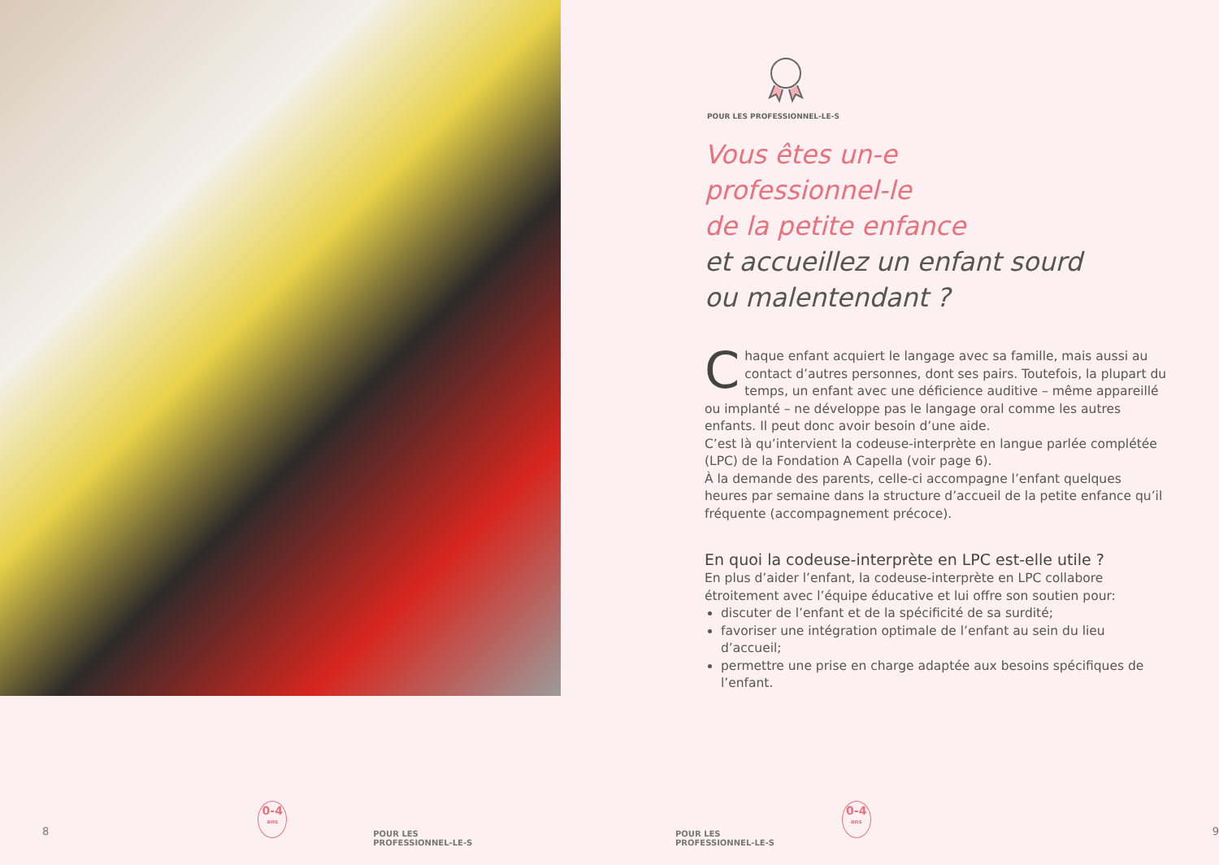POUR LES PROFESSIONNEL-LE-S
Vous êtes un-e
professionnel-le
de la petite enfance
et accueillez un enfant sourd
ou malentendant ?
Chaque enfant acquiert le langage avec sa famille, mais aussi au contact d’autres personnes, dont ses pairs. Toutefois, la plupart du temps, un enfant avec une déficience auditive – même appareillé ou implanté – ne développe pas le langage oral comme les autres enfants. Il peut donc avoir besoin d’une aide.
C’est là qu’intervient la codeuse-interprète en langue parlée complétée (LPC) de la Fondation A Capella (voir page 6).
À la demande des parents, celle-ci accompagne l’enfant quelques heures par semaine dans la structure d’accueil de la petite enfance qu’il fréquente (accompagnement précoce).
En quoi la codeuse-interprète en LPC est-elle utile ?
En plus d’aider l’enfant, la codeuse-interprète en LPC collabore étroitement avec l’équipe éducative et lui offre son soutien pour:
discuter de l’enfant et de la spécificité de sa surdité;
favoriser une intégration optimale de l’enfant au sein du lieu d’accueil;
permettre une prise en charge adaptée aux besoins spécifiques de l’enfant.
8
0-4
ans
POUR LES PROFESSIONNEL-LE-S POUR LES PROFESSIONNEL-LE-S
0-4
ans
9